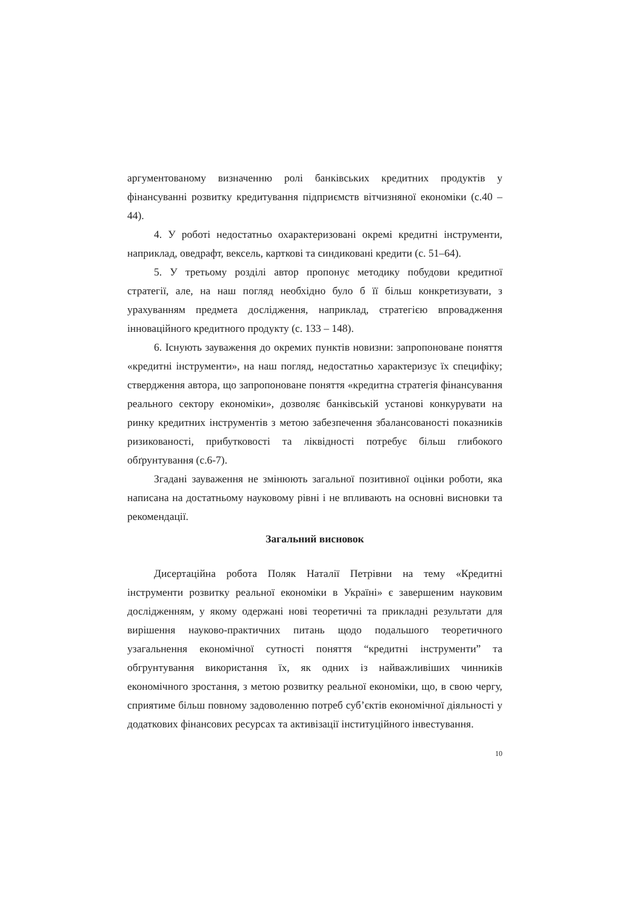аргументованому визначенню ролі банківських кредитних продуктів у фінансуванні розвитку кредитування підприємств вітчизняної економіки (с.40 – 44).
4. У роботі недостатньо охарактеризовані окремі кредитні інструменти, наприклад, оведрафт, вексель, карткові та синдиковані кредити (с. 51–64).
5. У третьому розділі автор пропонує методику побудови кредитної стратегії, але, на наш погляд необхідно було б її більш конкретизувати, з урахуванням предмета дослідження, наприклад, стратегією впровадження інноваційного кредитного продукту (с. 133 – 148).
6. Існують зауваження до окремих пунктів новизни: запропоноване поняття «кредитні інструменти», на наш погляд, недостатньо характеризує їх специфіку; ствердження автора, що запропоноване поняття «кредитна стратегія фінансування реального сектору економіки», дозволяє банківській установі конкурувати на ринку кредитних інструментів з метою забезпечення збалансованості показників ризикованості, прибутковості та ліквідності потребує більш глибокого обґрунтування (с.6-7).
Згадані зауваження не змінюють загальної позитивної оцінки роботи, яка написана на достатньому науковому рівні і не впливають на основні висновки та рекомендації.
Загальний висновок
Дисертаційна робота Поляк Наталії Петрівни на тему «Кредитні інструменти розвитку реальної економіки в Україні» є завершеним науковим дослідженням, у якому одержані нові теоретичні та прикладні результати для вирішення науково-практичних питань щодо подальшого теоретичного узагальнення економічної сутності поняття “кредитні інструменти” та обгрунтування використання їх, як одних із найважливіших чинників економічного зростання, з метою розвитку реальної економіки, що, в свою чергу, сприятиме більш повному задоволенню потреб суб’єктів економічної діяльності у додаткових фінансових ресурсах та активізації інституційного інвестування.
10